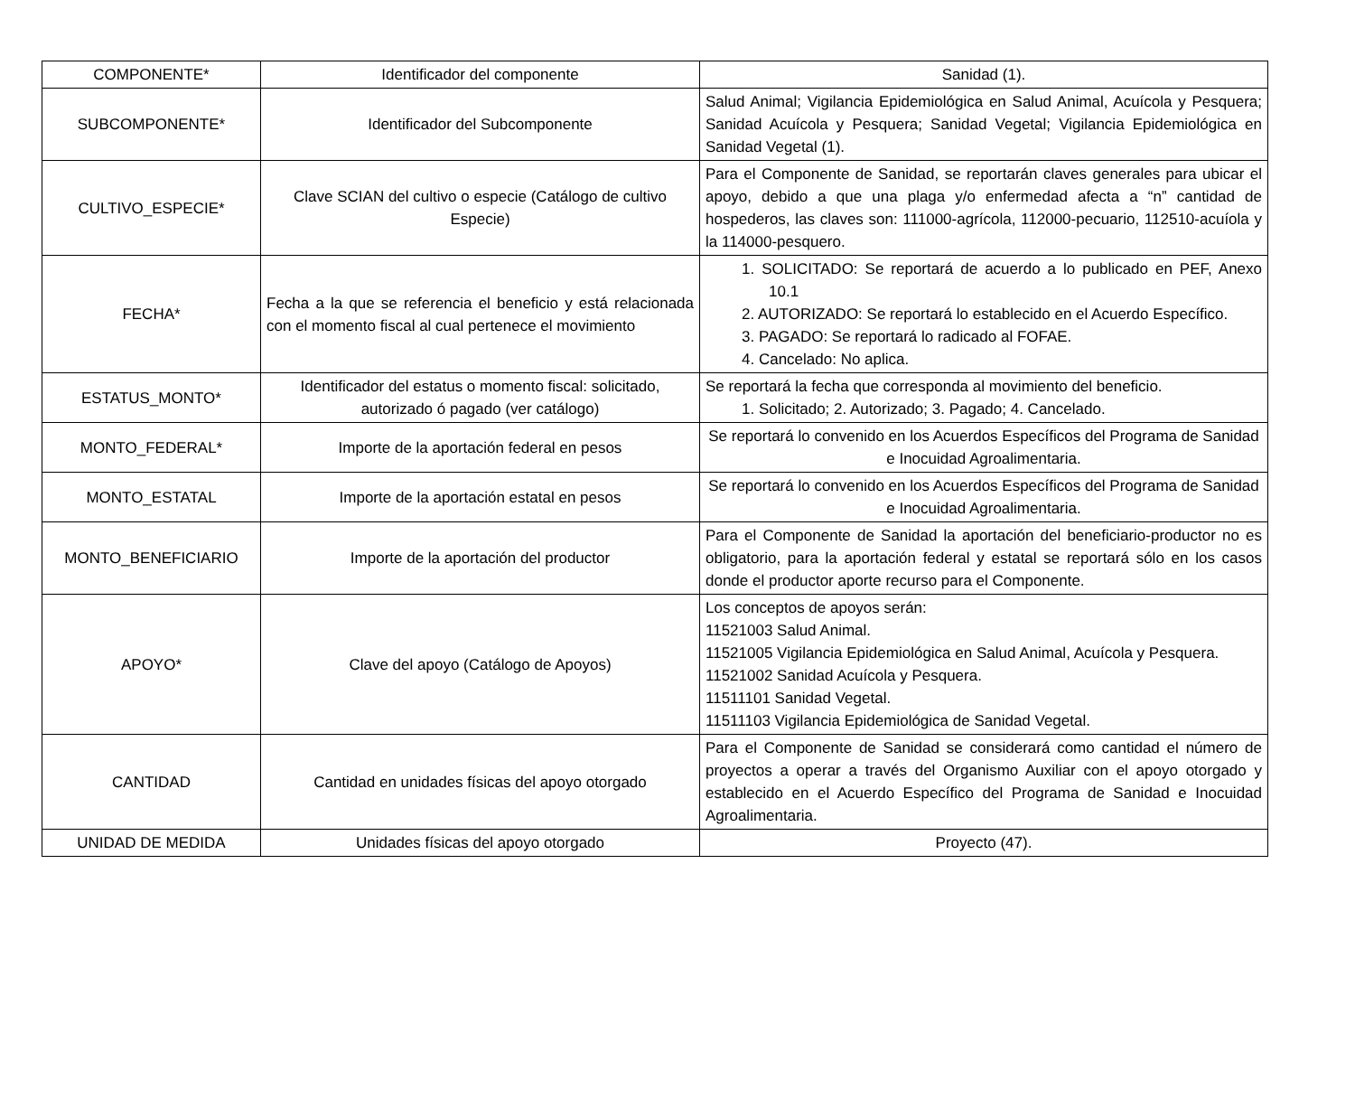| COMPONENTE* | Identificador del componente | Sanidad (1). |
| SUBCOMPONENTE* | Identificador del Subcomponente | Salud Animal; Vigilancia Epidemiológica en Salud Animal, Acuícola y Pesquera; Sanidad Acuícola y Pesquera; Sanidad Vegetal; Vigilancia Epidemiológica en Sanidad Vegetal (1). |
| CULTIVO_ESPECIE* | Clave SCIAN del cultivo o especie (Catálogo de cultivo Especie) | Para el Componente de Sanidad, se reportarán claves generales para ubicar el apoyo, debido a que una plaga y/o enfermedad afecta a “n” cantidad de hospederos, las claves son: 111000-agrícola, 112000-pecuario, 112510-acuíola y la 114000-pesquero. |
| FECHA* | Fecha a la que se referencia el beneficio y está relacionada con el momento fiscal al cual pertenece el movimiento | 1. SOLICITADO: Se reportará de acuerdo a lo publicado en PEF, Anexo 10.1 2. AUTORIZADO: Se reportará lo establecido en el Acuerdo Específico. 3. PAGADO: Se reportará lo radicado al FOFAE. 4. Cancelado: No aplica. |
| ESTATUS_MONTO* | Identificador del estatus o momento fiscal: solicitado, autorizado ó pagado (ver catálogo) | Se reportará la fecha que corresponda al movimiento del beneficio. 1. Solicitado; 2. Autorizado; 3. Pagado; 4. Cancelado. |
| MONTO_FEDERAL* | Importe de la aportación federal en pesos | Se reportará lo convenido en los Acuerdos Específicos del Programa de Sanidad e Inocuidad Agroalimentaria. |
| MONTO_ESTATAL | Importe de la aportación estatal en pesos | Se reportará lo convenido en los Acuerdos Específicos del Programa de Sanidad e Inocuidad Agroalimentaria. |
| MONTO_BENEFICIARIO | Importe de la aportación del productor | Para el Componente de Sanidad la aportación del beneficiario-productor no es obligatorio, para la aportación federal y estatal se reportará sólo en los casos donde el productor aporte recurso para el Componente. |
| APOYO* | Clave del apoyo (Catálogo de Apoyos) | Los conceptos de apoyos serán: 11521003 Salud Animal. 11521005 Vigilancia Epidemiológica en Salud Animal, Acuícola y Pesquera. 11521002 Sanidad Acuícola y Pesquera. 11511101 Sanidad Vegetal. 11511103 Vigilancia Epidemiológica de Sanidad Vegetal. |
| CANTIDAD | Cantidad en unidades físicas del apoyo otorgado | Para el Componente de Sanidad se considerará como cantidad el número de proyectos a operar a través del Organismo Auxiliar con el apoyo otorgado y establecido en el Acuerdo Específico del Programa de Sanidad e Inocuidad Agroalimentaria. |
| UNIDAD DE MEDIDA | Unidades físicas del apoyo otorgado | Proyecto (47). |